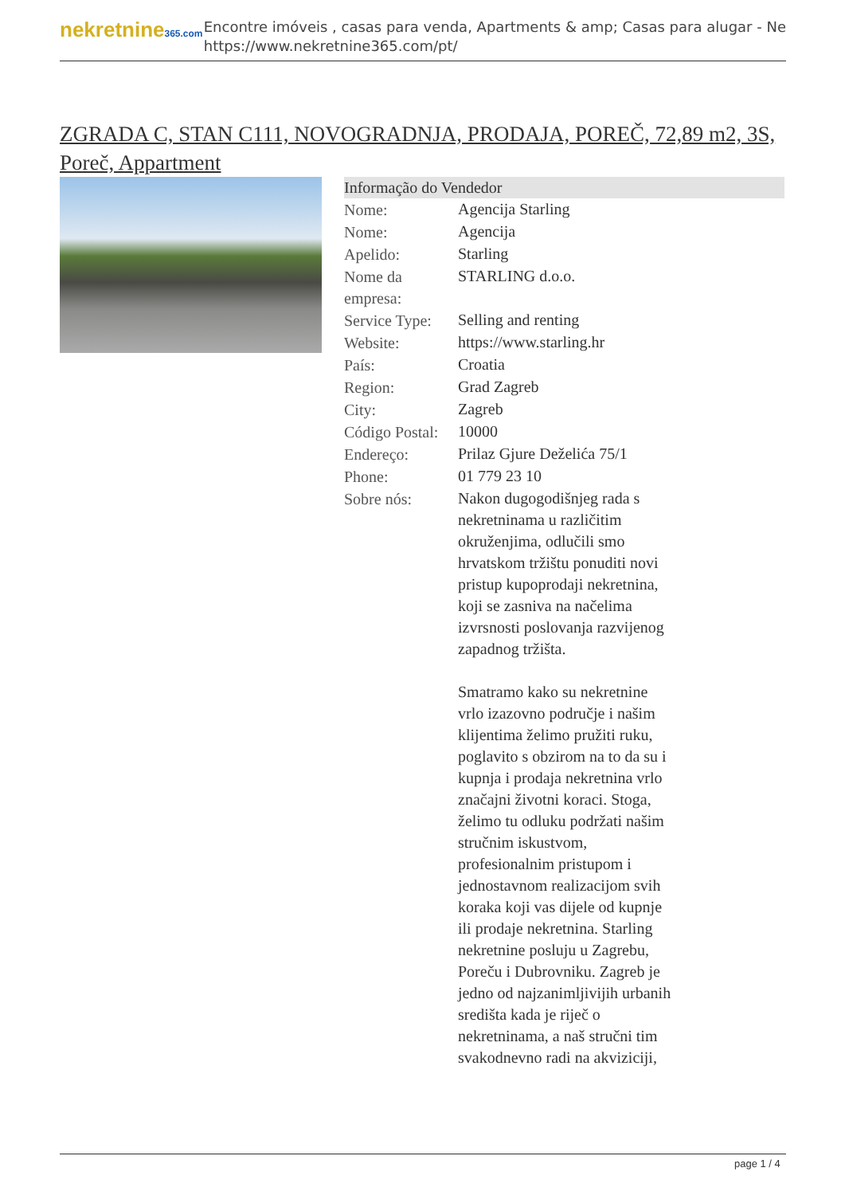nekretnine365.com
Encontre imóveis , casas para venda, Apartments & amp; Casas para alugar - Ne
https://www.nekretnine365.com/pt/
ZGRADA C, STAN C111, NOVOGRADNJA, PRODAJA, POREČ, 72,89 m2, 3S, Poreč, Appartment
| Informação do Vendedor | |
| --- | --- |
| Nome: | Agencija Starling |
| Nome: | Agencija |
| Apelido: | Starling |
| Nome da empresa: | STARLING d.o.o. |
| Service Type: | Selling and renting |
| Website: | https://www.starling.hr |
| País: | Croatia |
| Region: | Grad Zagreb |
| City: | Zagreb |
| Código Postal: | 10000 |
| Endereço: | Prilaz Gjure Deželića 75/1 |
| Phone: | 01 779 23 10 |
| Sobre nós: | Nakon dugogodišnjeg rada s nekretninama u različitim okruženjima, odlučili smo hrvatskom tržištu ponuditi novi pristup kupoprodaji nekretnina, koji se zasniva na načelima izvrsnosti poslovanja razvijenog zapadnog tržišta. Smatramo kako su nekretnine vrlo izazovno područje i našim klijentima želimo pružiti ruku, poglavito s obzirom na to da su i kupnja i prodaja nekretnina vrlo značajni životni koraci. Stoga, želimo tu odluku podržati našim stručnim iskustvom, profesionalnim pristupom i jednostavnom realizacijom svih koraka koji vas dijele od kupnje ili prodaje nekretnina. Starling nekretnine posluju u Zagrebu, Poreču i Dubrovniku. Zagreb je jedno od najzanimljivijih urbanih središta kada je riječ o nekretninama, a naš stručni tim svakodnevno radi na akviziciji, |
page 1 / 4